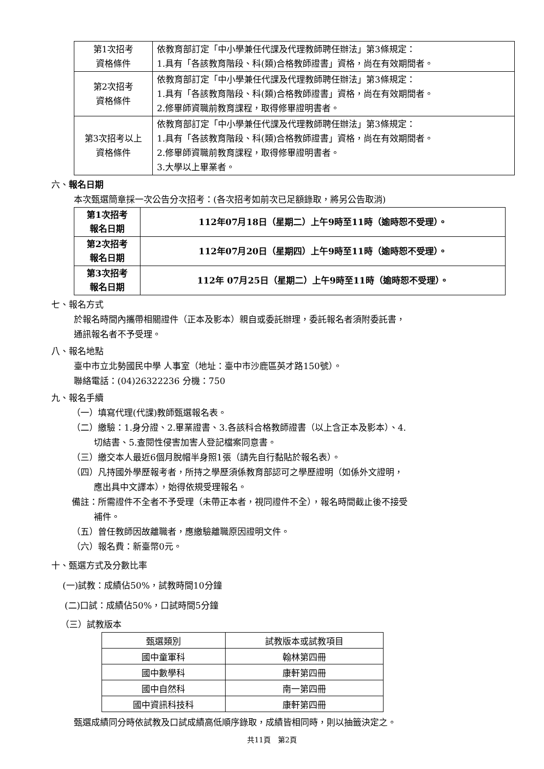| 第1次招考 資格條件 | 依教育部訂定「中小學兼任代課及代理教師聘任辦法」第3條規定： 1.具有「各該教育階段、科(類)合格教師證書」資格，尚在有效期間者。 |
| 第2次招考 資格條件 | 依教育部訂定「中小學兼任代課及代理教師聘任辦法」第3條規定： 1.具有「各該教育階段、科(類)合格教師證書」資格，尚在有效期間者。 2.修畢師資職前教育課程，取得修畢證明書者。 |
| 第3次招考以上 資格條件 | 依教育部訂定「中小學兼任代課及代理教師聘任辦法」第3條規定： 1.具有「各該教育階段、科(類)合格教師證書」資格，尚在有效期間者。 2.修畢師資職前教育課程，取得修畢證明書者。 3.大學以上畢業者。 |
六、報名日期
本次甄選簡章採一次公告分次招考：(各次招考如前次已足額錄取，將另公告取消)
| 第1次招考 報名日期 | 112年07月18日（星期二）上午9時至11時（逾時恕不受理）。 |
| 第2次招考 報名日期 | 112年07月20日（星期四）上午9時至11時（逾時恕不受理）。 |
| 第3次招考 報名日期 | 112年 07月25日（星期二）上午9時至11時（逾時恕不受理）。 |
七、報名方式
於報名時間內攜帶相關證件（正本及影本）親自或委託辦理，委託報名者須附委託書，
通訊報名者不予受理。
八、報名地點
臺中市立北勢國民中學 人事室（地址：臺中市沙鹿區英才路150號）。
聯絡電話：(04)26322236 分機：750
九、報名手續
（一）填寫代理(代課)教師甄選報名表。
（二）繳驗：1.身分證、2.畢業證書、3.各該科合格教師證書（以上含正本及影本）、4.
切結書、5.查閱性侵害加害人登記檔案同意書。
（三）繳交本人最近6個月脫帽半身照1張（請先自行黏貼於報名表）。
（四）凡持國外學歷報考者，所持之學歷須係教育部認可之學歷證明（如係外文證明，
應出具中文譯本），始得依規受理報名。
備註：所需證件不全者不予受理（未帶正本者，視同證件不全），報名時間截止後不接受
補件。
（五）曾任教師因故離職者，應繳驗離職原因證明文件。
（六）報名費：新臺幣0元。
十、甄選方式及分數比率
(一)試教：成績佔50%，試教時間10分鐘
(二)口試：成績佔50%，口試時間5分鐘
（三）試教版本
| 甄選類別 | 試教版本或試教項目 |
| --- | --- |
| 國中童軍科 | 翰林第四冊 |
| 國中數學科 | 康軒第四冊 |
| 國中自然科 | 南一第四冊 |
| 國中資訊科技科 | 康軒第四冊 |
甄選成績同分時依試教及口試成績高低順序錄取，成績皆相同時，則以抽籤決定之。
共11頁　第2頁